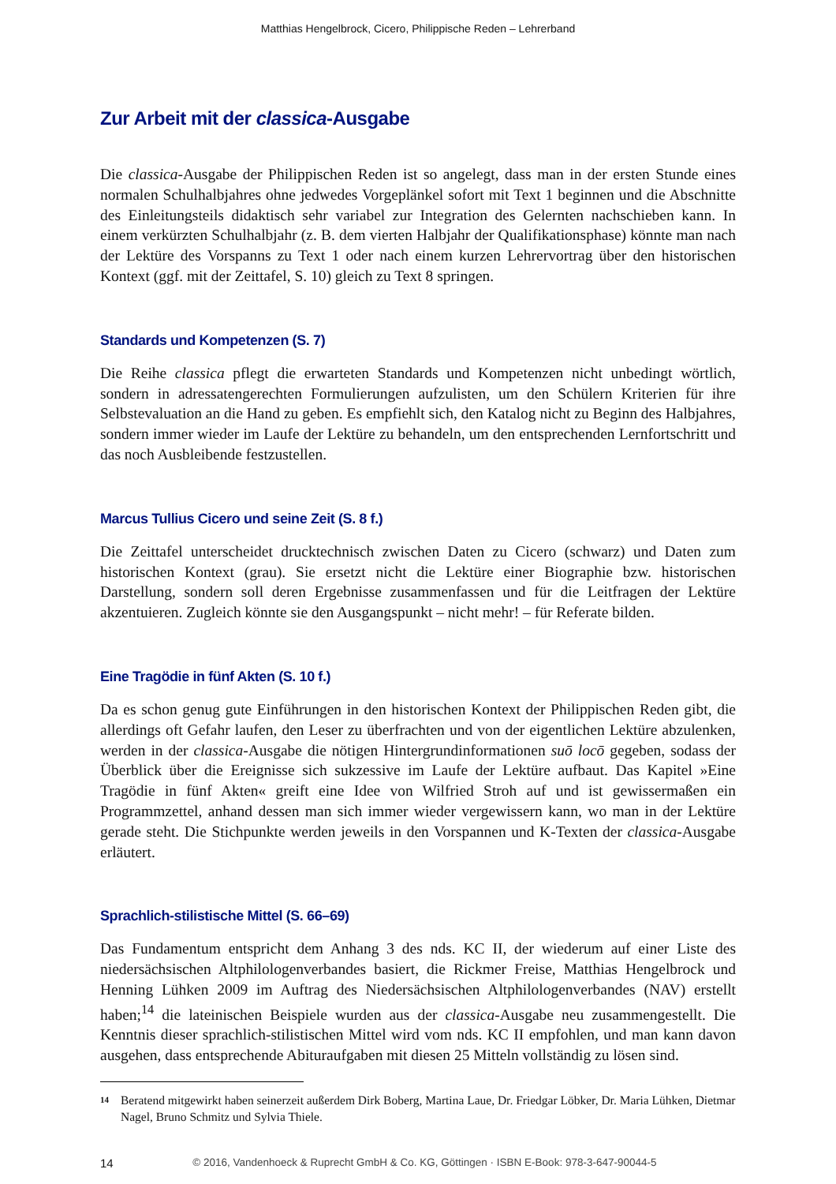Matthias Hengelbrock, Cicero, Philippische Reden – Lehrerband
Zur Arbeit mit der classica-Ausgabe
Die classica-Ausgabe der Philippischen Reden ist so angelegt, dass man in der ersten Stunde eines normalen Schulhalbjahres ohne jedwedes Vorgeplänkel sofort mit Text 1 beginnen und die Abschnitte des Einleitungsteils didaktisch sehr variabel zur Integration des Gelernten nachschieben kann. In einem verkürzten Schulhalbjahr (z. B. dem vierten Halbjahr der Qualifikationsphase) könnte man nach der Lektüre des Vorspanns zu Text 1 oder nach einem kurzen Lehrervortrag über den historischen Kontext (ggf. mit der Zeittafel, S. 10) gleich zu Text 8 springen.
Standards und Kompetenzen (S. 7)
Die Reihe classica pflegt die erwarteten Standards und Kompetenzen nicht unbedingt wörtlich, sondern in adressatengerechten Formulierungen aufzulisten, um den Schülern Kriterien für ihre Selbstevaluation an die Hand zu geben. Es empfiehlt sich, den Katalog nicht zu Beginn des Halbjahres, sondern immer wieder im Laufe der Lektüre zu behandeln, um den entsprechenden Lernfortschritt und das noch Ausbleibende festzustellen.
Marcus Tullius Cicero und seine Zeit (S. 8 f.)
Die Zeittafel unterscheidet drucktechnisch zwischen Daten zu Cicero (schwarz) und Daten zum historischen Kontext (grau). Sie ersetzt nicht die Lektüre einer Biographie bzw. historischen Darstellung, sondern soll deren Ergebnisse zusammenfassen und für die Leitfragen der Lektüre akzentuieren. Zugleich könnte sie den Ausgangspunkt – nicht mehr! – für Referate bilden.
Eine Tragödie in fünf Akten (S. 10 f.)
Da es schon genug gute Einführungen in den historischen Kontext der Philippischen Reden gibt, die allerdings oft Gefahr laufen, den Leser zu überfrachten und von der eigentlichen Lektüre abzulenken, werden in der classica-Ausgabe die nötigen Hintergrundinformationen suō locō gegeben, sodass der Überblick über die Ereignisse sich sukzessive im Laufe der Lektüre aufbaut. Das Kapitel »Eine Tragödie in fünf Akten« greift eine Idee von Wilfried Stroh auf und ist gewissermaßen ein Programmzettel, anhand dessen man sich immer wieder vergewissern kann, wo man in der Lektüre gerade steht. Die Stichpunkte werden jeweils in den Vorspannen und K-Texten der classica-Ausgabe erläutert.
Sprachlich-stilistische Mittel (S. 66–69)
Das Fundamentum entspricht dem Anhang 3 des nds. KC II, der wiederum auf einer Liste des niedersächsischen Altphilologenverbandes basiert, die Rickmer Freise, Matthias Hengelbrock und Henning Lühken 2009 im Auftrag des Niedersächsischen Altphilologenverbandes (NAV) erstellt haben;<sup>14</sup> die lateinischen Beispiele wurden aus der classica-Ausgabe neu zusammengestellt. Die Kenntnis dieser sprachlich-stilistischen Mittel wird vom nds. KC II empfohlen, und man kann davon ausgehen, dass entsprechende Abituraufgaben mit diesen 25 Mitteln vollständig zu lösen sind.
14
Beratend mitgewirkt haben seinerzeit außerdem Dirk Boberg, Martina Laue, Dr. Friedgar Löbker, Dr. Maria Lühken, Dietmar Nagel, Bruno Schmitz und Sylvia Thiele.
14 © 2016, Vandenhoeck & Ruprecht GmbH & Co. KG, Göttingen · ISBN E-Book: 978-3-647-90044-5